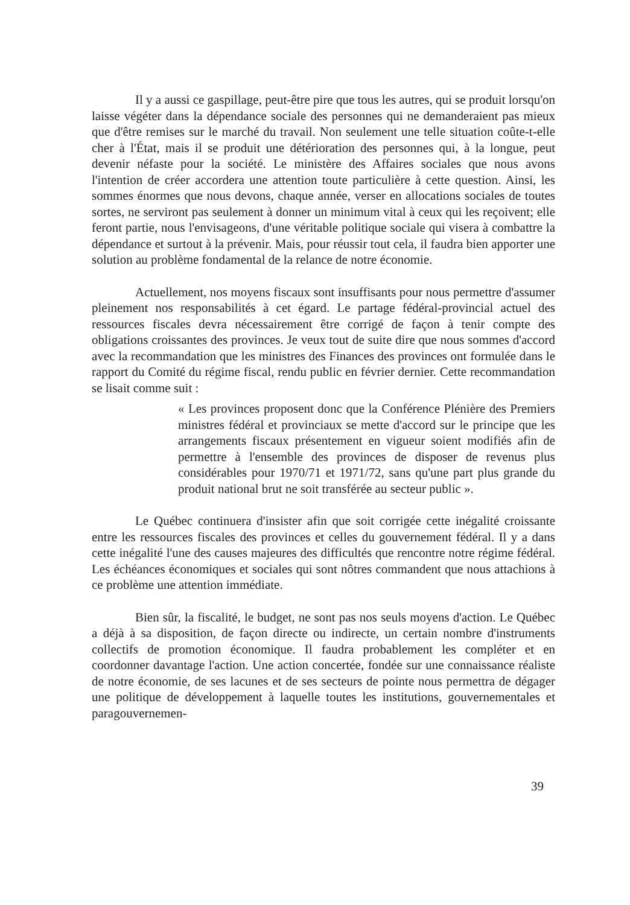Il y a aussi ce gaspillage, peut-être pire que tous les autres, qui se produit lorsqu'on laisse végéter dans la dépendance sociale des personnes qui ne demanderaient pas mieux que d'être remises sur le marché du travail. Non seulement une telle situation coûte-t-elle cher à l'État, mais il se produit une détérioration des personnes qui, à la longue, peut devenir néfaste pour la société. Le ministère des Affaires sociales que nous avons l'intention de créer accordera une attention toute particulière à cette question. Ainsi, les sommes énormes que nous devons, chaque année, verser en allocations sociales de toutes sortes, ne serviront pas seulement à donner un minimum vital à ceux qui les reçoivent; elle feront partie, nous l'envisageons, d'une véritable politique sociale qui visera à combattre la dépendance et surtout à la prévenir. Mais, pour réussir tout cela, il faudra bien apporter une solution au problème fondamental de la relance de notre économie.
Actuellement, nos moyens fiscaux sont insuffisants pour nous permettre d'assumer pleinement nos responsabilités à cet égard. Le partage fédéral-provincial actuel des ressources fiscales devra nécessairement être corrigé de façon à tenir compte des obligations croissantes des provinces. Je veux tout de suite dire que nous sommes d'accord avec la recommandation que les ministres des Finances des provinces ont formulée dans le rapport du Comité du régime fiscal, rendu public en février dernier. Cette recommandation se lisait comme suit :
« Les provinces proposent donc que la Conférence Plénière des Premiers ministres fédéral et provinciaux se mette d'accord sur le principe que les arrangements fiscaux présentement en vigueur soient modifiés afin de permettre à l'ensemble des provinces de disposer de revenus plus considérables pour 1970/71 et 1971/72, sans qu'une part plus grande du produit national brut ne soit transférée au secteur public ».
Le Québec continuera d'insister afin que soit corrigée cette inégalité croissante entre les ressources fiscales des provinces et celles du gouvernement fédéral. Il y a dans cette inégalité l'une des causes majeures des difficultés que rencontre notre régime fédéral. Les échéances économiques et sociales qui sont nôtres commandent que nous attachions à ce problème une attention immédiate.
Bien sûr, la fiscalité, le budget, ne sont pas nos seuls moyens d'action. Le Québec a déjà à sa disposition, de façon directe ou indirecte, un certain nombre d'instruments collectifs de promotion économique. Il faudra probablement les compléter et en coordonner davantage l'action. Une action concertée, fondée sur une connaissance réaliste de notre économie, de ses lacunes et de ses secteurs de pointe nous permettra de dégager une politique de développement à laquelle toutes les institutions, gouvernementales et paragouvernemen-
39